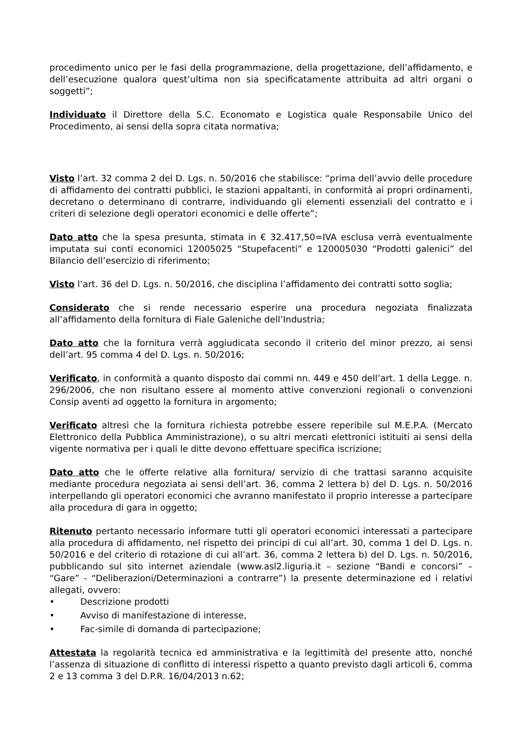procedimento unico per le fasi della programmazione, della progettazione, dell’affidamento, e dell’esecuzione qualora quest’ultima non sia specificatamente attribuita ad altri organi o soggetti”;
Individuato il Direttore della S.C. Economato e Logistica quale Responsabile Unico del Procedimento, ai sensi della sopra citata normativa;
Visto l’art. 32 comma 2 del D. Lgs. n. 50/2016 che stabilisce: “prima dell’avvio delle procedure di affidamento dei contratti pubblici, le stazioni appaltanti, in conformità ai propri ordinamenti, decretano o determinano di contrarre, individuando gli elementi essenziali del contratto e i criteri di selezione degli operatori economici e delle offerte”;
Dato atto che la spesa presunta, stimata in € 32.417,50=IVA esclusa verrà eventualmente imputata sui conti economici 12005025 “Stupefacenti” e 120005030 “Prodotti galenici” del Bilancio dell’esercizio di riferimento;
Visto l’art. 36 del D. Lgs. n. 50/2016, che disciplina l’affidamento dei contratti sotto soglia;
Considerato che si rende necessario esperire una procedura negoziata finalizzata all’affidamento della fornitura di Fiale Galeniche dell’Industria;
Dato atto che la fornitura verrà aggiudicata secondo il criterio del minor prezzo, ai sensi dell’art. 95 comma 4 del D. Lgs. n. 50/2016;
Verificato, in conformità a quanto disposto dai commi nn. 449 e 450 dell’art. 1 della Legge. n. 296/2006, che non risultano essere al momento attive convenzioni regionali o convenzioni Consip aventi ad oggetto la fornitura in argomento;
Verificato altresì che la fornitura richiesta potrebbe essere reperibile sul M.E.P.A. (Mercato Elettronico della Pubblica Amministrazione), o su altri mercati elettronici istituiti ai sensi della vigente normativa per i quali le ditte devono effettuare specifica iscrizione;
Dato atto che le offerte relative alla fornitura/ servizio di che trattasi saranno acquisite mediante procedura negoziata ai sensi dell’art. 36, comma 2 lettera b) del D. Lgs. n. 50/2016 interpellando gli operatori economici che avranno manifestato il proprio interesse a partecipare alla procedura di gara in oggetto;
Ritenuto pertanto necessario informare tutti gli operatori economici interessati a partecipare alla procedura di affidamento, nel rispetto dei principi di cui all’art. 30, comma 1 del D. Lgs. n. 50/2016 e del criterio di rotazione di cui all’art. 36, comma 2 lettera b) del D. Lgs. n. 50/2016, pubblicando sul sito internet aziendale (www.asl2.liguria.it – sezione “Bandi e concorsi” – “Gare” - “Deliberazioni/Determinazioni a contrarre”) la presente determinazione ed i relativi allegati, ovvero:
• Descrizione prodotti
• Avviso di manifestazione di interesse,
• Fac-simile di domanda di partecipazione;
Attestata la regolarità tecnica ed amministrativa e la legittimità del presente atto, nonché l’assenza di situazione di conflitto di interessi rispetto a quanto previsto dagli articoli 6, comma 2 e 13 comma 3 del D.P.R. 16/04/2013 n.62;